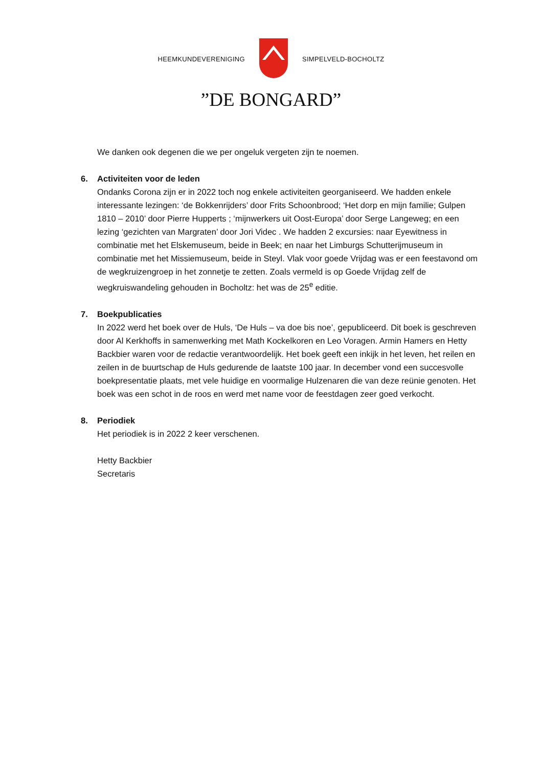HEEMKUNDEVERENIGING SIMPELVELD-BOCHOLTZ
”DE BONGARD”
We danken ook degenen die we per ongeluk vergeten zijn te noemen.
6. Activiteiten voor de leden
Ondanks Corona zijn er in 2022 toch nog enkele activiteiten georganiseerd. We hadden enkele interessante lezingen: ‘de Bokkenrijders’ door Frits Schoonbrood; ‘Het dorp en mijn familie; Gulpen 1810 – 2010’ door Pierre Hupperts ; ‘mijnwerkers uit Oost-Europa’ door Serge Langeweg; en een lezing ‘gezichten van Margraten’ door Jori Videc . We hadden 2 excursies: naar Eyewitness in combinatie met het Elskemuseum, beide in Beek; en naar het Limburgs Schutterijmuseum in combinatie met het Missiemuseum, beide in Steyl. Vlak voor goede Vrijdag was er een feestavond om de wegkruizengroep in het zonnetje te zetten. Zoals vermeld is op Goede Vrijdag zelf de wegkruiswandeling gehouden in Bocholtz: het was de 25<sup>e</sup> editie.
7. Boekpublicaties
In 2022 werd het boek over de Huls, ‘De Huls – va doe bis noe’, gepubliceerd. Dit boek is geschreven door Al Kerkhoffs in samenwerking met Math Kockelkoren en Leo Voragen. Armin Hamers en Hetty Backbier waren voor de redactie verantwoordelijk. Het boek geeft een inkijk in het leven, het reilen en zeilen in de buurtschap de Huls gedurende de laatste 100 jaar. In december vond een succesvolle boekpresentatie plaats, met vele huidige en voormalige Hulzenaren die van deze reünie genoten. Het boek was een schot in de roos en werd met name voor de feestdagen zeer goed verkocht.
8. Periodiek
Het periodiek is in 2022 2 keer verschenen.
Hetty Backbier
Secretaris